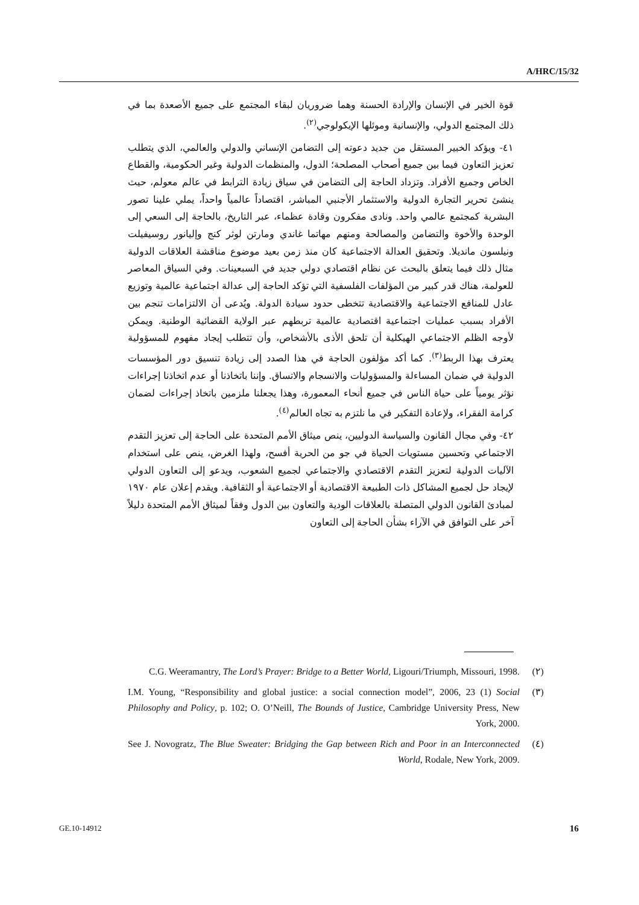A/HRC/15/32
قوة الخير في الإنسان والإرادة الحسنة وهما ضروريان لبقاء المجتمع على جميع الأصعدة بما في ذلك المجتمع الدولي، والإنسانية وموئلها الإيكولوجي<sup>(٢)</sup>.
٤١- ويؤكد الخبير المستقل من جديد دعوته إلى التضامن الإنساني والدولي والعالمي، الذي يتطلب تعزيز التعاون فيما بين جميع أصحاب المصلحة؛ الدول، والمنظمات الدولية وغير الحكومية، والقطاع الخاص وجميع الأفراد. وتزداد الحاجة إلى التضامن في سياق زيادة الترابط في عالم معولم، حيث ينشئ تحرير التجارة الدولية والاستثمار الأجنبي المباشر، اقتصاداً عالمياً واحداً، يملي علينا تصور البشرية كمجتمع عالمي واحد. ونادى مفكرون وقادة عظماء، عبر التاريخ، بالحاجة إلى السعي إلى الوحدة والأخوة والتضامن والمصالحة ومنهم مهاتما غاندي ومارتن لوثر كنج وإليانور روسيفيلت ونيلسون مانديلا. وتحقيق العدالة الاجتماعية كان منذ زمن بعيد موضوع مناقشة العلاقات الدولية مثال ذلك فيما يتعلق بالبحث عن نظام اقتصادي دولي جديد في السبعينات. وفي السياق المعاصر للعولمة، هناك قدر كبير من المؤلفات الفلسفية التي تؤكد الحاجة إلى عدالة اجتماعية عالمية وتوزيع عادل للمنافع الاجتماعية والاقتصادية تتخطى حدود سيادة الدولة. ويُدعى أن الالتزامات تنجم بين الأفراد بسبب عمليات اجتماعية اقتصادية عالمية تربطهم عبر الولاية القضائية الوطنية. ويمكن لأوجه الظلم الاجتماعي الهيكلية أن تلحق الأذى بالأشخاص، وأن تتطلب إيجاد مفهوم للمسؤولية يعترف بهذا الربط<sup>(٣)</sup>. كما أكد مؤلفون الحاجة في هذا الصدد إلى زيادة تنسيق دور المؤسسات الدولية في ضمان المساءلة والمسؤوليات والانسجام والاتساق. وإننا باتخاذنا أو عدم اتخاذنا إجراءات نؤثر يومياً على حياة الناس في جميع أنحاء المعمورة، وهذا يجعلنا ملزمين باتخاذ إجراءات لضمان كرامة الفقراء، ولإعادة التفكير في ما نلتزم به تجاه العالم<sup>(٤)</sup>.
٤٢- وفي مجال القانون والسياسة الدوليين، ينص ميثاق الأمم المتحدة على الحاجة إلى تعزيز التقدم الاجتماعي وتحسين مستويات الحياة في جو من الحرية أفسح، ولهذا الغرض، ينص على استخدام الآليات الدولية لتعزيز التقدم الاقتصادي والاجتماعي لجميع الشعوب، ويدعو إلى التعاون الدولي لإيجاد حل لجميع المشاكل ذات الطبيعة الاقتصادية أو الاجتماعية أو الثقافية. ويقدم إعلان عام ١٩٧٠ لمبادئ القانون الدولي المتصلة بالعلاقات الودية والتعاون بين الدول وفقاً لميثاق الأمم المتحدة دليلاً آخر على التوافق في الآراء بشأن الحاجة إلى التعاون
C.G. Weeramantry, The Lord’s Prayer: Bridge to a Better World, Ligouri/Triumph, Missouri, 1998. (٢)
I.M. Young, “Responsibility and global justice: a social connection model”, 2006, 23 (1) Social Philosophy and Policy, p. 102; O. O’Neill, The Bounds of Justice, Cambridge University Press, New York, 2000. (٣)
See J. Novogratz, The Blue Sweater: Bridging the Gap between Rich and Poor in an Interconnected World, Rodale, New York, 2009. (٤)
GE.10-14912 16